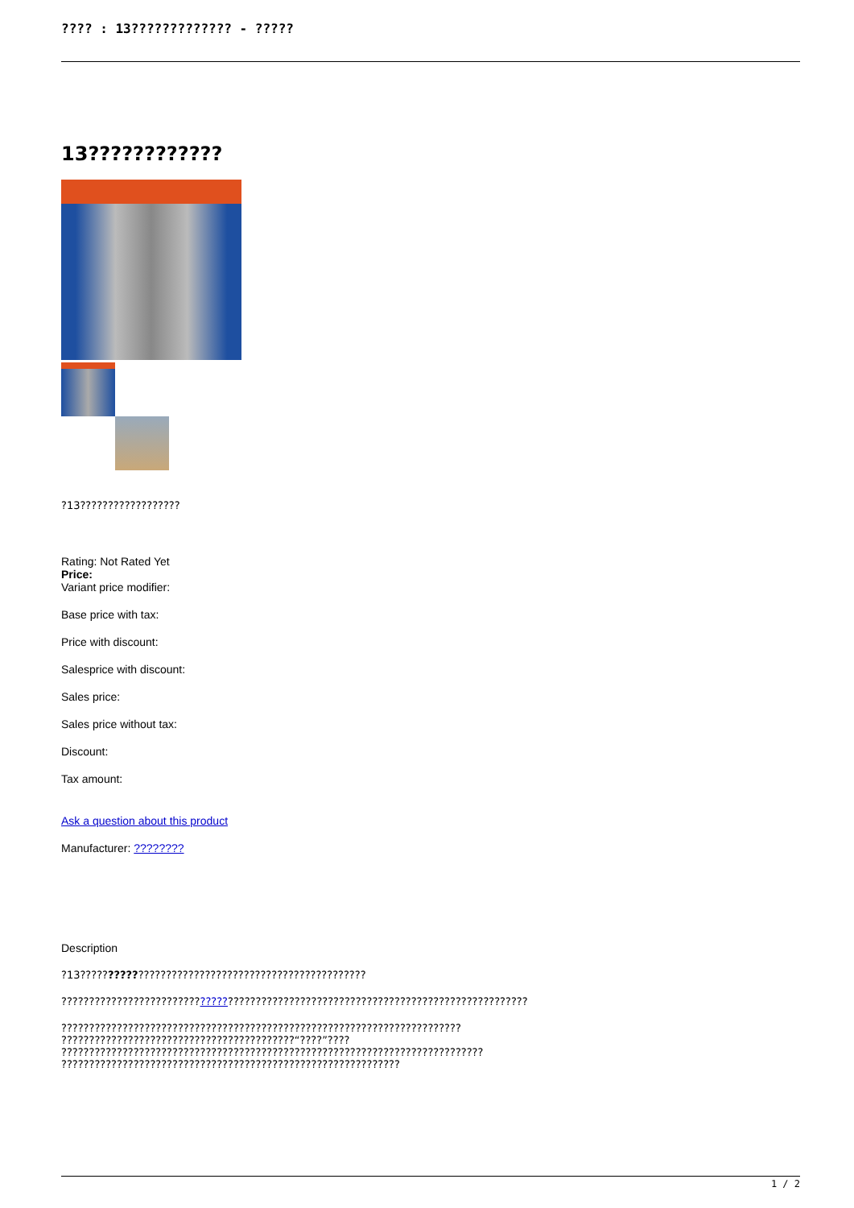???? : 13????????????? - ?????
13????????????
?13??????????????????
Rating: Not Rated Yet
Price:
Variant price modifier:
Base price with tax:
Price with discount:
Salesprice with discount:
Sales price:
Sales price without tax:
Discount:
Tax amount:
Ask a question about this product
Manufacturer: ????????
Description
?13???????????????????????????????????????????????????
????????????????????????????????????????????????????????????????????????????????????
????????????????????????????????????????????????????????????????????????
??????????????????????????????????????????“????”????
????????????????????????????????????????????????????????????????????????????
?????????????????????????????????????????????????????????????
1 / 2